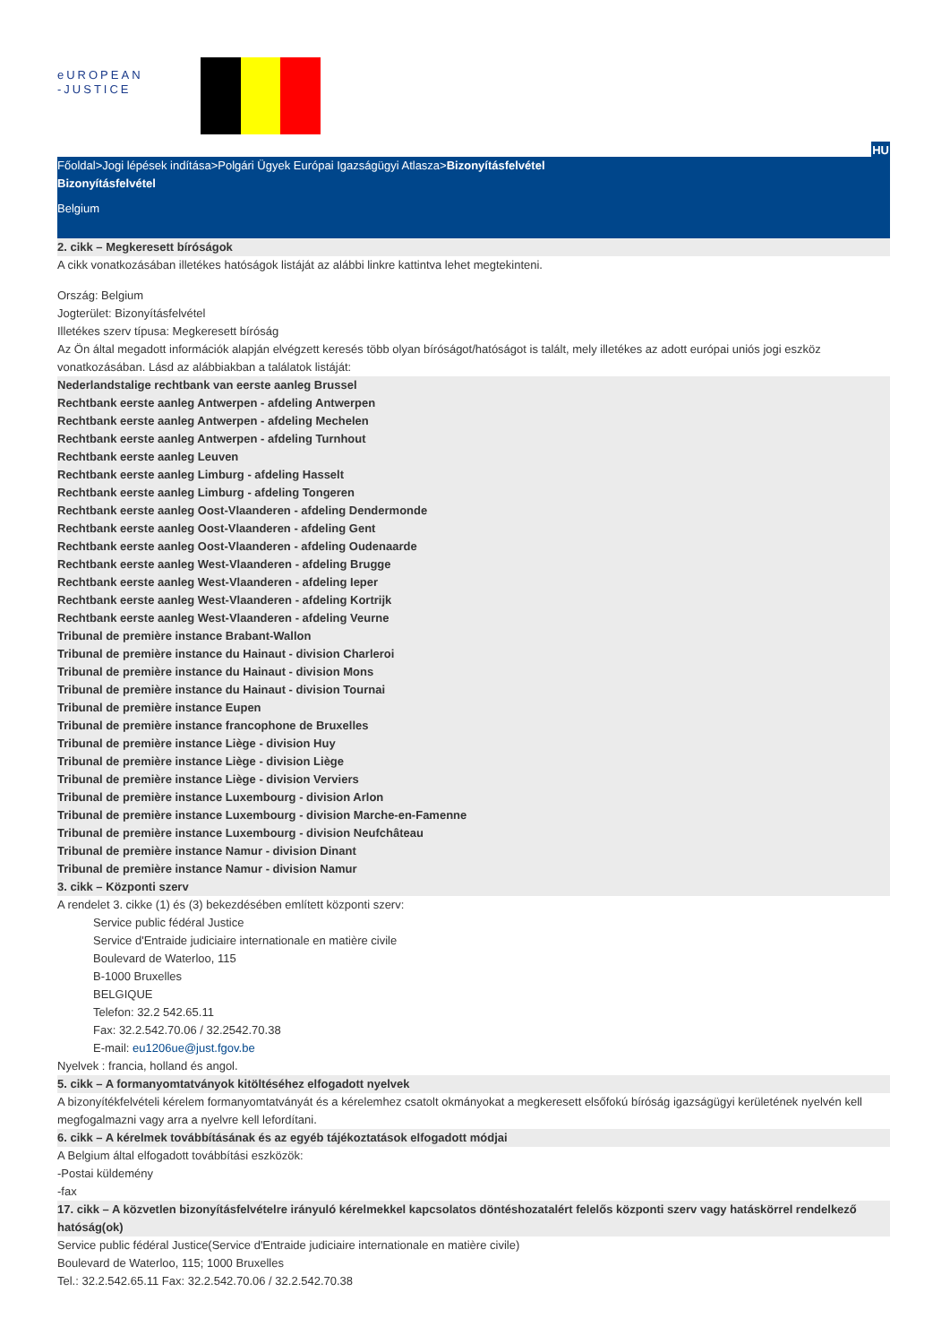eUROPEAN
-JUSTICE
HU
Főoldal>Jogi lépések indítása>Polgári Ügyek Európai Igazságügyi Atlasza>Bizonyításfelvétel
Bizonyításfelvétel
Belgium
2. cikk – Megkeresett bíróságok
A cikk vonatkozásában illetékes hatóságok listáját az alábbi linkre kattintva lehet megtekinteni.
Ország: Belgium
Jogterület: Bizonyításfelvétel
Illetékes szerv típusa: Megkeresett bíróság
Az Ön által megadott információk alapján elvégzett keresés több olyan bíróságot/hatóságot is talált, mely illetékes az adott európai uniós jogi eszköz vonatkozásában. Lásd az alábbiakban a találatok listáját:
Nederlandstalige rechtbank van eerste aanleg Brussel
Rechtbank eerste aanleg Antwerpen - afdeling Antwerpen
Rechtbank eerste aanleg Antwerpen - afdeling Mechelen
Rechtbank eerste aanleg Antwerpen - afdeling Turnhout
Rechtbank eerste aanleg Leuven
Rechtbank eerste aanleg Limburg - afdeling Hasselt
Rechtbank eerste aanleg Limburg - afdeling Tongeren
Rechtbank eerste aanleg Oost-Vlaanderen - afdeling Dendermonde
Rechtbank eerste aanleg Oost-Vlaanderen - afdeling Gent
Rechtbank eerste aanleg Oost-Vlaanderen - afdeling Oudenaarde
Rechtbank eerste aanleg West-Vlaanderen - afdeling Brugge
Rechtbank eerste aanleg West-Vlaanderen - afdeling Ieper
Rechtbank eerste aanleg West-Vlaanderen - afdeling Kortrijk
Rechtbank eerste aanleg West-Vlaanderen - afdeling Veurne
Tribunal de première instance Brabant-Wallon
Tribunal de première instance du Hainaut - division Charleroi
Tribunal de première instance du Hainaut - division Mons
Tribunal de première instance du Hainaut - division Tournai
Tribunal de première instance Eupen
Tribunal de première instance francophone de Bruxelles
Tribunal de première instance Liège - division Huy
Tribunal de première instance Liège - division Liège
Tribunal de première instance Liège - division Verviers
Tribunal de première instance Luxembourg - division Arlon
Tribunal de première instance Luxembourg - division Marche-en-Famenne
Tribunal de première instance Luxembourg - division Neufchâteau
Tribunal de première instance Namur - division Dinant
Tribunal de première instance Namur - division Namur
3. cikk – Központi szerv
A rendelet 3. cikke (1) és (3) bekezdésében említett központi szerv:
Service public fédéral Justice
Service d'Entraide judiciaire internationale en matière civile
Boulevard de Waterloo, 115
B-1000 Bruxelles
BELGIQUE
Telefon: 32.2 542.65.11
Fax: 32.2.542.70.06 / 32.2542.70.38
E-mail: eu1206ue@just.fgov.be
Nyelvek : francia, holland és angol.
5. cikk – A formanyomtatványok kitöltéséhez elfogadott nyelvek
A bizonyítékfelvételi kérelem formanyomtatványát és a kérelemhez csatolt okmányokat a megkeresett elsőfokú bíróság igazságügyi kerületének nyelvén kell megfogalmazni vagy arra a nyelvre kell lefordítani.
6. cikk – A kérelmek továbbításának és az egyéb tájékoztatások elfogadott módjai
A Belgium által elfogadott továbbítási eszközök:
-Postai küldemény
-fax
17. cikk – A közvetlen bizonyításfelvételre irányuló kérelmekkel kapcsolatos döntéshozatalért felelős központi szerv vagy hatáskörrel rendelkező hatóság(ok)
Service public fédéral Justice(Service d'Entraide judiciaire internationale en matière civile)
Boulevard de Waterloo, 115; 1000 Bruxelles
Tel.: 32.2.542.65.11 Fax: 32.2.542.70.06 / 32.2.542.70.38